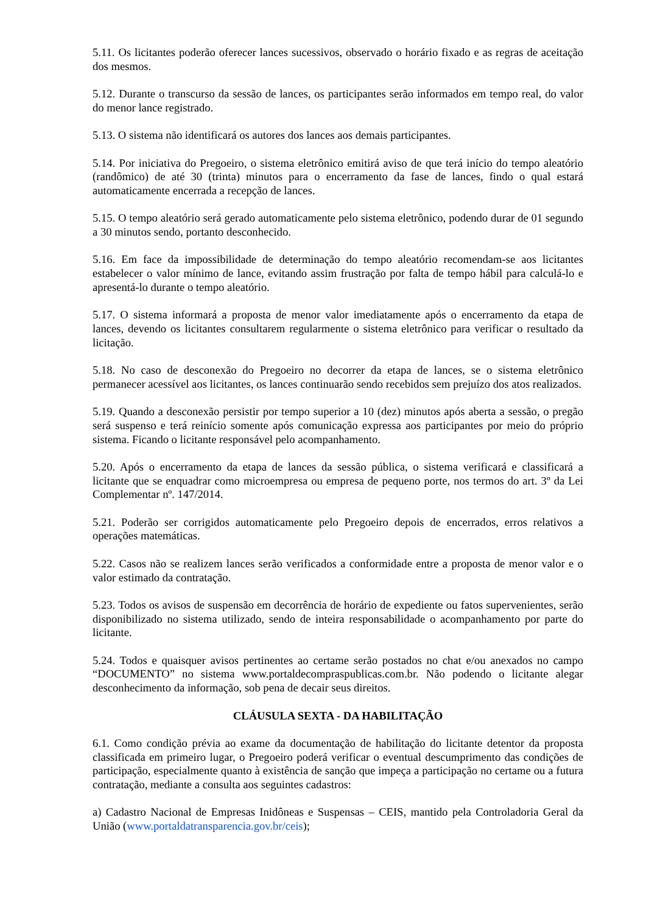5.11. Os licitantes poderão oferecer lances sucessivos, observado o horário fixado e as regras de aceitação dos mesmos.
5.12. Durante o transcurso da sessão de lances, os participantes serão informados em tempo real, do valor do menor lance registrado.
5.13. O sistema não identificará os autores dos lances aos demais participantes.
5.14. Por iniciativa do Pregoeiro, o sistema eletrônico emitirá aviso de que terá início do tempo aleatório (randômico) de até 30 (trinta) minutos para o encerramento da fase de lances, findo o qual estará automaticamente encerrada a recepção de lances.
5.15. O tempo aleatório será gerado automaticamente pelo sistema eletrônico, podendo durar de 01 segundo a 30 minutos sendo, portanto desconhecido.
5.16. Em face da impossibilidade de determinação do tempo aleatório recomendam-se aos licitantes estabelecer o valor mínimo de lance, evitando assim frustração por falta de tempo hábil para calculá-lo e apresentá-lo durante o tempo aleatório.
5.17. O sistema informará a proposta de menor valor imediatamente após o encerramento da etapa de lances, devendo os licitantes consultarem regularmente o sistema eletrônico para verificar o resultado da licitação.
5.18. No caso de desconexão do Pregoeiro no decorrer da etapa de lances, se o sistema eletrônico permanecer acessível aos licitantes, os lances continuarão sendo recebidos sem prejuízo dos atos realizados.
5.19. Quando a desconexão persistir por tempo superior a 10 (dez) minutos após aberta a sessão, o pregão será suspenso e terá reinício somente após comunicação expressa aos participantes por meio do próprio sistema. Ficando o licitante responsável pelo acompanhamento.
5.20. Após o encerramento da etapa de lances da sessão pública, o sistema verificará e classificará a licitante que se enquadrar como microempresa ou empresa de pequeno porte, nos termos do art. 3º da Lei Complementar nº. 147/2014.
5.21. Poderão ser corrigidos automaticamente pelo Pregoeiro depois de encerrados, erros relativos a operações matemáticas.
5.22. Casos não se realizem lances serão verificados a conformidade entre a proposta de menor valor e o valor estimado da contratação.
5.23. Todos os avisos de suspensão em decorrência de horário de expediente ou fatos supervenientes, serão disponibilizado no sistema utilizado, sendo de inteira responsabilidade o acompanhamento por parte do licitante.
5.24. Todos e quaisquer avisos pertinentes ao certame serão postados no chat e/ou anexados no campo “DOCUMENTO” no sistema www.portaldecompraspublicas.com.br. Não podendo o licitante alegar desconhecimento da informação, sob pena de decair seus direitos.
CLÁUSULA SEXTA - DA HABILITAÇÃO
6.1. Como condição prévia ao exame da documentação de habilitação do licitante detentor da proposta classificada em primeiro lugar, o Pregoeiro poderá verificar o eventual descumprimento das condições de participação, especialmente quanto à existência de sanção que impeça a participação no certame ou a futura contratação, mediante a consulta aos seguintes cadastros:
a) Cadastro Nacional de Empresas Inidôneas e Suspensas – CEIS, mantido pela Controladoria Geral da União (www.portaldatransparencia.gov.br/ceis);